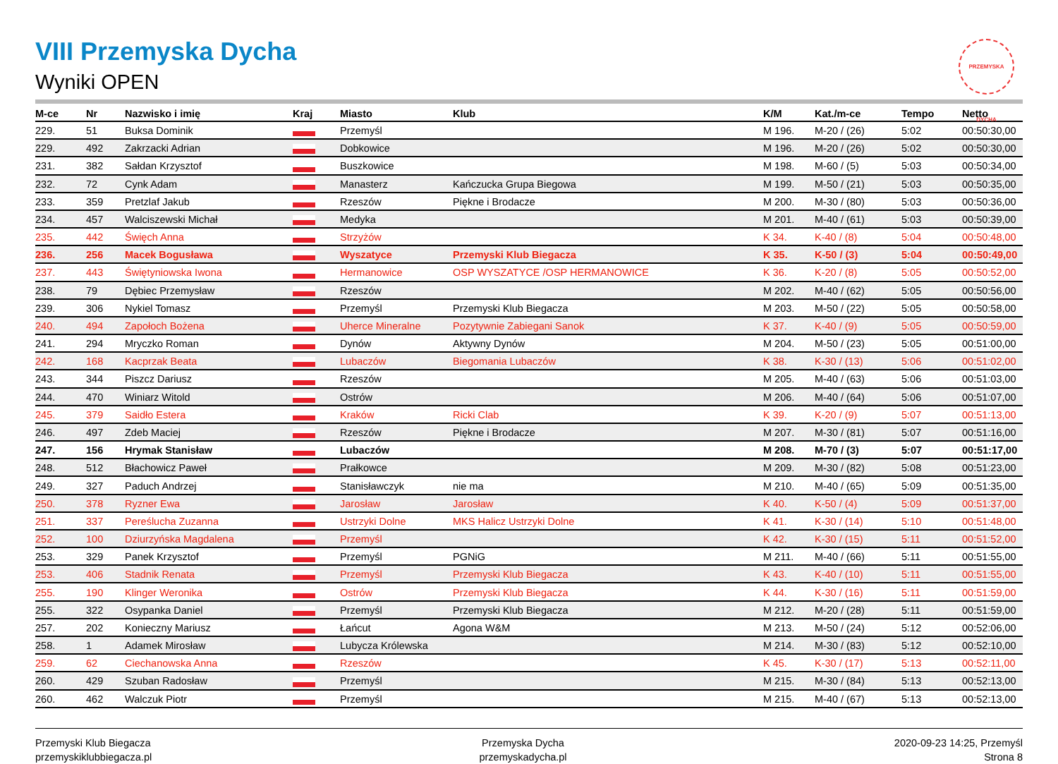PRZEMYSKA DYCHA
VIII Przemyska Dycha
Wyniki OPEN
| M-ce | Nr | Nazwisko i imię | Kraj | Miasto | Klub | K/M | Kat./m-ce | Tempo | Netto |
| --- | --- | --- | --- | --- | --- | --- | --- | --- | --- |
| 229. | 51 | Buksa Dominik | | Przemyśl | | M 196. | M-20 / (26) | 5:02 | 00:50:30,00 |
| 229. | 492 | Zakrzacki Adrian | | Dobkowice | | M 196. | M-20 / (26) | 5:02 | 00:50:30,00 |
| 231. | 382 | Sałdan Krzysztof | | Buszkowice | | M 198. | M-60 / (5) | 5:03 | 00:50:34,00 |
| 232. | 72 | Cynk Adam | | Manasterz | Kańczucka Grupa Biegowa | M 199. | M-50 / (21) | 5:03 | 00:50:35,00 |
| 233. | 359 | Pretzlaf Jakub | | Rzeszów | Piękne i Brodacze | M 200. | M-30 / (80) | 5:03 | 00:50:36,00 |
| 234. | 457 | Walciszewski Michał | | Medyka | | M 201. | M-40 / (61) | 5:03 | 00:50:39,00 |
| 235. | 442 | Święch Anna | | Strzyżów | | K 34. | K-40 / (8) | 5:04 | 00:50:48,00 |
| 236. | 256 | Macek Bogusława | | Wyszatyce | Przemyski Klub Biegacza | K 35. | K-50 / (3) | 5:04 | 00:50:49,00 |
| 237. | 443 | Świętyniowska Iwona | | Hermanowice | OSP WYSZATYCE /OSP HERMANOWICE | K 36. | K-20 / (8) | 5:05 | 00:50:52,00 |
| 238. | 79 | Dębiec Przemysław | | Rzeszów | | M 202. | M-40 / (62) | 5:05 | 00:50:56,00 |
| 239. | 306 | Nykiel Tomasz | | Przemyśl | Przemyski Klub Biegacza | M 203. | M-50 / (22) | 5:05 | 00:50:58,00 |
| 240. | 494 | Zapołoch Bożena | | Uherce Mineralne | Pozytywnie Zabiegani Sanok | K 37. | K-40 / (9) | 5:05 | 00:50:59,00 |
| 241. | 294 | Mryczko Roman | | Dynów | Aktywny Dynów | M 204. | M-50 / (23) | 5:05 | 00:51:00,00 |
| 242. | 168 | Kacprzak Beata | | Lubaczów | Biegomania Lubaczów | K 38. | K-30 / (13) | 5:06 | 00:51:02,00 |
| 243. | 344 | Piszcz Dariusz | | Rzeszów | | M 205. | M-40 / (63) | 5:06 | 00:51:03,00 |
| 244. | 470 | Winiarz Witold | | Ostrów | | M 206. | M-40 / (64) | 5:06 | 00:51:07,00 |
| 245. | 379 | Saidło Estera | | Kraków | Ricki Clab | K 39. | K-20 / (9) | 5:07 | 00:51:13,00 |
| 246. | 497 | Zdeb Maciej | | Rzeszów | Piękne i Brodacze | M 207. | M-30 / (81) | 5:07 | 00:51:16,00 |
| 247. | 156 | Hrymak Stanisław | | Lubaczów | | M 208. | M-70 / (3) | 5:07 | 00:51:17,00 |
| 248. | 512 | Błachowicz Paweł | | Prałkowce | | M 209. | M-30 / (82) | 5:08 | 00:51:23,00 |
| 249. | 327 | Paduch Andrzej | | Stanisławczyk | nie ma | M 210. | M-40 / (65) | 5:09 | 00:51:35,00 |
| 250. | 378 | Ryzner Ewa | | Jarosław | Jarosław | K 40. | K-50 / (4) | 5:09 | 00:51:37,00 |
| 251. | 337 | Pereślucha Zuzanna | | Ustrzyki Dolne | MKS Halicz Ustrzyki Dolne | K 41. | K-30 / (14) | 5:10 | 00:51:48,00 |
| 252. | 100 | Dziurzyńska Magdalena | | Przemyśl | | K 42. | K-30 / (15) | 5:11 | 00:51:52,00 |
| 253. | 329 | Panek Krzysztof | | Przemyśl | PGNiG | M 211. | M-40 / (66) | 5:11 | 00:51:55,00 |
| 253. | 406 | Stadnik Renata | | Przemyśl | Przemyski Klub Biegacza | K 43. | K-40 / (10) | 5:11 | 00:51:55,00 |
| 255. | 190 | Klinger Weronika | | Ostrów | Przemyski Klub Biegacza | K 44. | K-30 / (16) | 5:11 | 00:51:59,00 |
| 255. | 322 | Osypanka Daniel | | Przemyśl | Przemyski Klub Biegacza | M 212. | M-20 / (28) | 5:11 | 00:51:59,00 |
| 257. | 202 | Konieczny Mariusz | | Łańcut | Agona W&M | M 213. | M-50 / (24) | 5:12 | 00:52:06,00 |
| 258. | 1 | Adamek Mirosław | | Lubycza Królewska | | M 214. | M-30 / (83) | 5:12 | 00:52:10,00 |
| 259. | 62 | Ciechanowska Anna | | Rzeszów | | K 45. | K-30 / (17) | 5:13 | 00:52:11,00 |
| 260. | 429 | Szuban Radosław | | Przemyśl | | M 215. | M-30 / (84) | 5:13 | 00:52:13,00 |
| 260. | 462 | Walczuk Piotr | | Przemyśl | | M 215. | M-40 / (67) | 5:13 | 00:52:13,00 |
Przemyski Klub Biegacza
przemyskiklubbiegacza.pl
Przemyska Dycha
przemyskadycha.pl
2020-09-23 14:25, Przemyśl
Strona 8